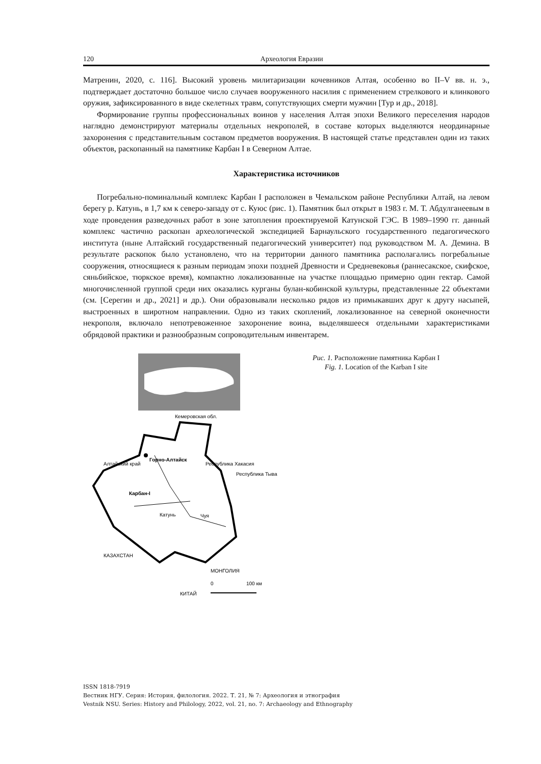120 Археология Евразии
Матренин, 2020, с. 116]. Высокий уровень милитаризации кочевников Алтая, особенно во II–V вв. н. э., подтверждает достаточно большое число случаев вооруженного насилия с применением стрелкового и клинкового оружия, зафиксированного в виде скелетных травм, сопутствующих смерти мужчин [Тур и др., 2018].
Формирование группы профессиональных воинов у населения Алтая эпохи Великого переселения народов наглядно демонстрируют материалы отдельных некрополей, в составе которых выделяются неординарные захоронения с представительным составом предметов вооружения. В настоящей статье представлен один из таких объектов, раскопанный на памятнике Карбан I в Северном Алтае.
Характеристика источников
Погребально-поминальный комплекс Карбан I расположен в Чемальском районе Республики Алтай, на левом берегу р. Катунь, в 1,7 км к северо-западу от с. Куюс (рис. 1). Памятник был открыт в 1983 г. М. Т. Абдулганеевым в ходе проведения разведочных работ в зоне затопления проектируемой Катунской ГЭС. В 1989–1990 гг. данный комплекс частично раскопан археологической экспедицией Барнаульского государственного педагогического института (ныне Алтайский государственный педагогический университет) под руководством М. А. Демина. В результате раскопок было установлено, что на территории данного памятника располагались погребальные сооружения, относящиеся к разным периодам эпохи поздней Древности и Средневековья (раннесакское, скифское, сяньбийское, тюркское время), компактно локализованные на участке площадью примерно один гектар. Самой многочисленной группой среди них оказались курганы булан-кобинской культуры, представленные 22 объектами (см. [Серегин и др., 2021] и др.). Они образовывали несколько рядов из примыкавших друг к другу насыпей, выстроенных в широтном направлении. Одно из таких скоплений, локализованное на северной оконечности некрополя, включало непотревоженное захоронение воина, выделявшееся отдельными характеристиками обрядовой практики и разнообразным сопроводительным инвентарем.
Кемеровская обл.
Горно-Алтайск
Карбан-I
Катунь
Чуя
Алтайский край
Республика Хакасия
Республика Тыва
КАЗАХСТАН
МОНГОЛИЯ
КИТАЙ
0
100 км
Рис. 1. Расположение памятника Карбан I
Fig. 1. Location of the Karban I site
ISSN 1818-7919
Вестник НГУ. Серия: История, филология. 2022. Т. 21, № 7: Археология и этнография
Vestnik NSU. Series: History and Philology, 2022, vol. 21, no. 7: Archaeology and Ethnography